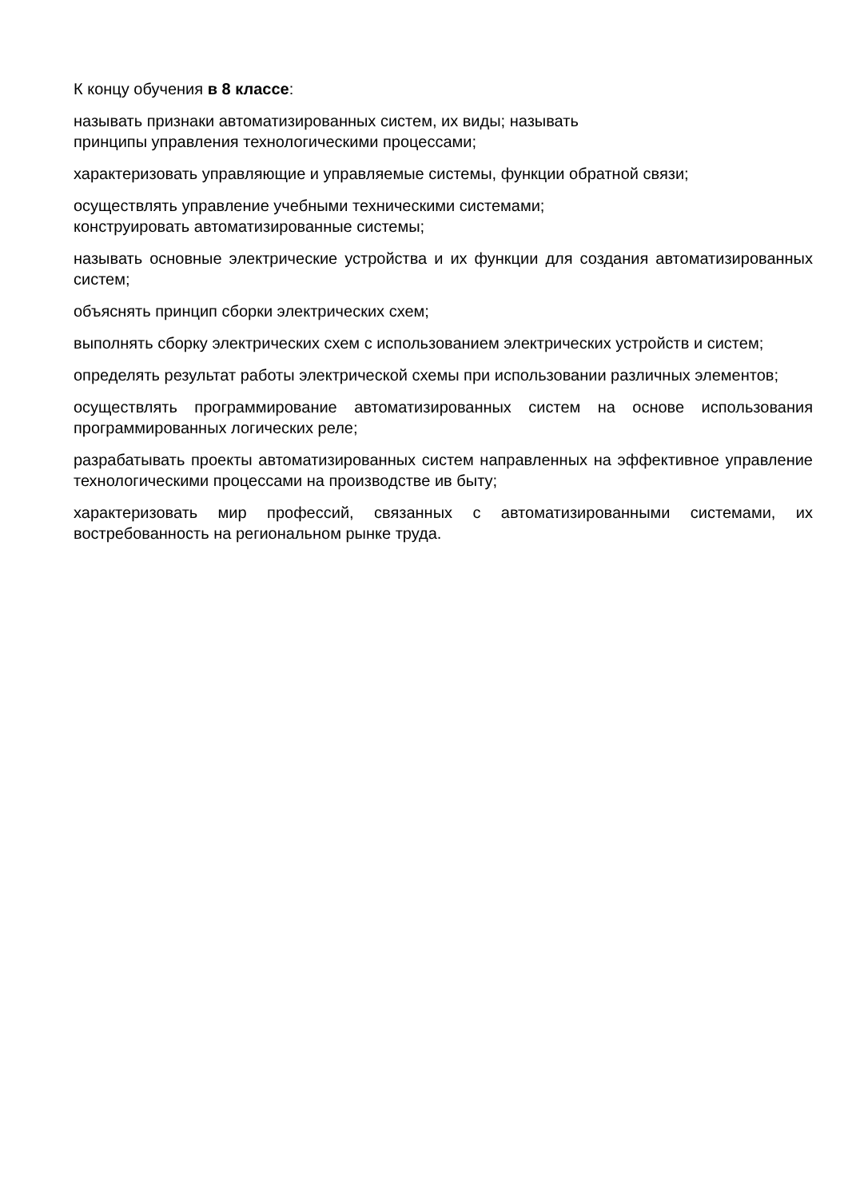К концу обучения в 8 классе:
называть признаки автоматизированных систем, их виды; называть
принципы управления технологическими процессами;
характеризовать управляющие и управляемые системы, функции обратной связи;
осуществлять управление учебными техническими системами;
конструировать автоматизированные системы;
называть основные электрические устройства и их функции для создания автоматизированных систем;
объяснять принцип сборки электрических схем;
выполнять сборку электрических схем с использованием электрических устройств и систем;
определять результат работы электрической схемы при использовании различных элементов;
осуществлять программирование автоматизированных систем на основе использования программированных логических реле;
разрабатывать проекты автоматизированных систем направленных на эффективное управление технологическими процессами на производстве ив быту;
характеризовать мир профессий, связанных с автоматизированными системами, их востребованность на региональном рынке труда.